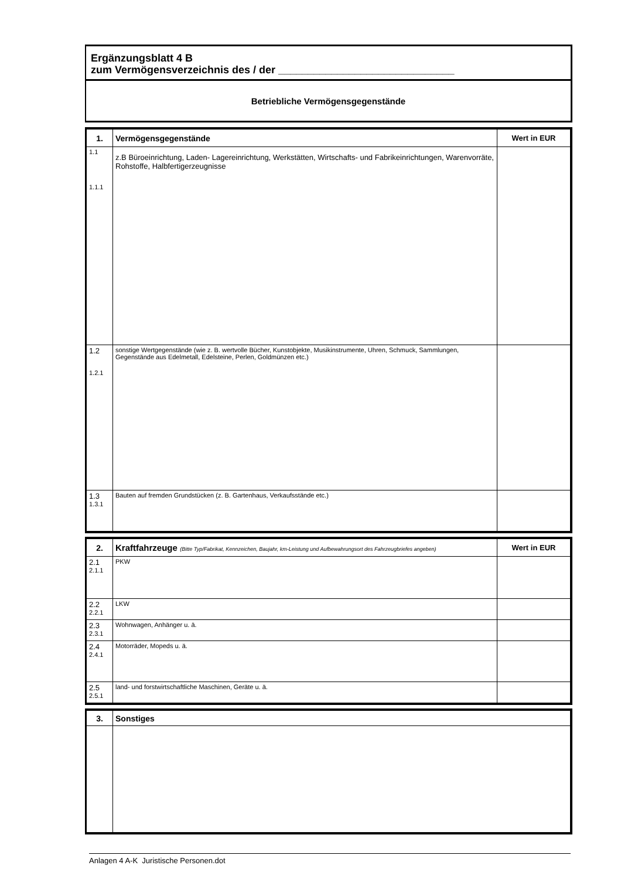Ergänzungsblatt 4 B
zum Vermögensverzeichnis des / der ______________________________
Betriebliche Vermögensgegenstände
| 1. | Vermögensgegenstände | Wert in EUR |
| --- | --- | --- |
| 1.1 1.1.1 | z.B Büroeinrichtung, Laden- Lagereinrichtung, Werkstätten, Wirtschafts- und Fabrikeinrichtungen, Warenvorräte, Rohstoffe, Halbfertigerzeugnisse | |
| 1.2 1.2.1 | sonstige Wertgegenstände (wie z. B. wertvolle Bücher, Kunstobjekte, Musikinstrumente, Uhren, Schmuck, Sammlungen, Gegenstände aus Edelmetall, Edelsteine, Perlen, Goldmünzen etc.) | |
| 1.3 1.3.1 | Bauten auf fremden Grundstücken (z. B. Gartenhaus, Verkaufsstände etc.) | |
| 2. | Kraftfahrzeuge (Bitte Typ/Fabrikat, Kennzeichen, Baujahr, km-Leistung und Aufbewahrungsort des Fahrzeugbriefes angeben) | Wert in EUR |
| --- | --- | --- |
| 2.1 2.1.1 | PKW | |
| 2.2 2.2.1 | LKW | |
| 2.3 2.3.1 | Wohnwagen, Anhänger u. ä. | |
| 2.4 2.4.1 | Motorräder, Mopeds u. ä. | |
| 2.5 2.5.1 | land- und forstwirtschaftliche Maschinen, Geräte u. ä. | |
| 3. | Sonstiges |
| --- | --- |
Anlagen 4 A-K Juristische Personen.dot